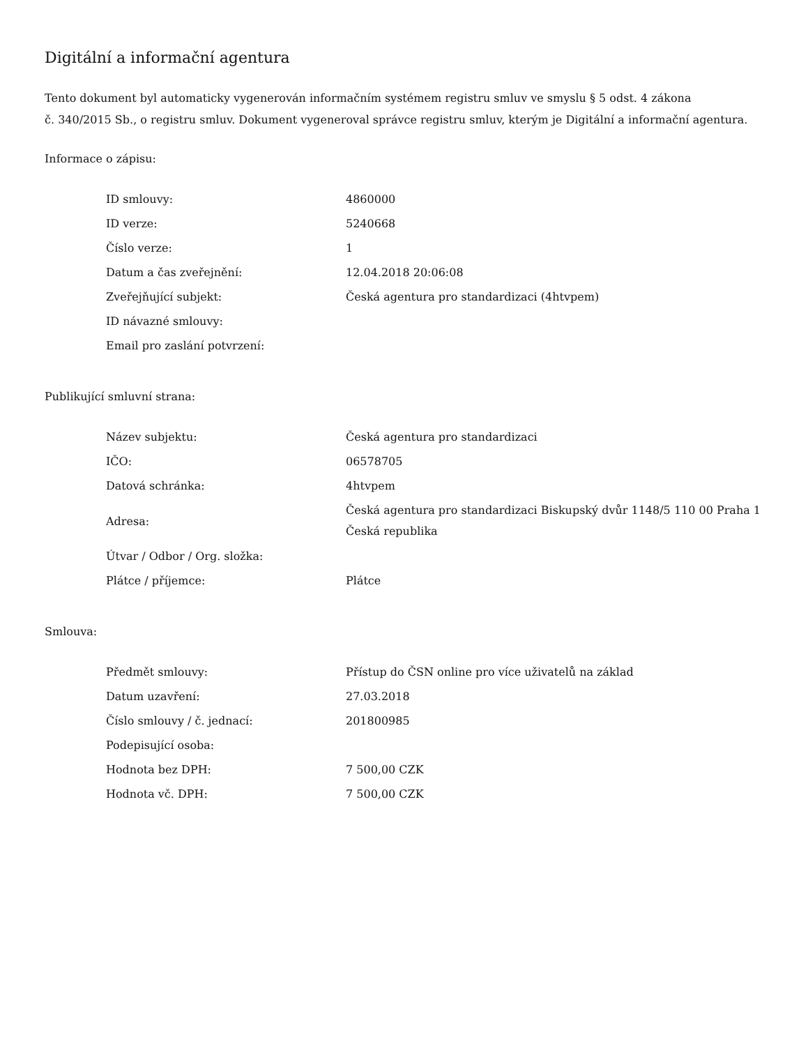Digitální a informační agentura
Tento dokument byl automaticky vygenerován informačním systémem registru smluv ve smyslu § 5 odst. 4 zákona
č. 340/2015 Sb., o registru smluv. Dokument vygeneroval správce registru smluv, kterým je Digitální a informační agentura.
Informace o zápisu:
| ID smlouvy: | 4860000 |
| ID verze: | 5240668 |
| Číslo verze: | 1 |
| Datum a čas zveřejnění: | 12.04.2018 20:06:08 |
| Zveřejňující subjekt: | Česká agentura pro standardizaci (4htvpem) |
| ID návazné smlouvy: | |
| Email pro zaslání potvrzení: | |
Publikující smluvní strana:
| Název subjektu: | Česká agentura pro standardizaci |
| IČO: | 06578705 |
| Datová schránka: | 4htvpem |
| Adresa: | Česká agentura pro standardizaci Biskupský dvůr 1148/5 110 00 Praha 1 Česká republika |
| Útvar / Odbor / Org. složka: | |
| Plátce / příjemce: | Plátce |
Smlouva:
| Předmět smlouvy: | Přístup do ČSN online pro více uživatelů na základ |
| Datum uzavření: | 27.03.2018 |
| Číslo smlouvy / č. jednací: | 201800985 |
| Podepisující osoba: | |
| Hodnota bez DPH: | 7 500,00 CZK |
| Hodnota vč. DPH: | 7 500,00 CZK |